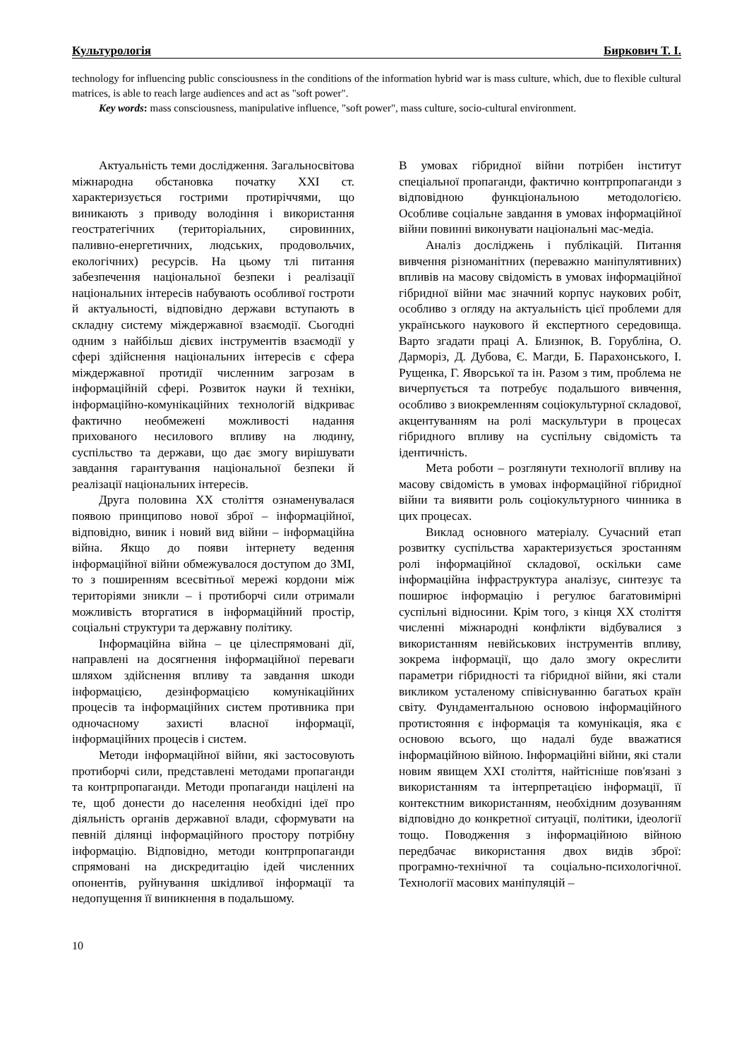Культурологія Биркович Т. І.
technology for influencing public consciousness in the conditions of the information hybrid war is mass culture, which, due to flexible cultural matrices, is able to reach large audiences and act as "soft power".
Key words: mass consciousness, manipulative influence, "soft power", mass culture, socio-cultural environment.
Актуальність теми дослідження. Загальносвітова міжнародна обстановка початку XXI ст. характеризується гострими протиріччями, що виникають з приводу володіння і використання геостратегічних (територіальних, сировинних, паливно-енергетичних, людських, продовольчих, екологічних) ресурсів. На цьому тлі питання забезпечення національної безпеки і реалізації національних інтересів набувають особливої гостроти й актуальності, відповідно держави вступають в складну систему міждержавної взаємодії. Сьогодні одним з найбільш дієвих інструментів взаємодії у сфері здійснення національних інтересів є сфера міждержавної протидії численним загрозам в інформаційній сфері. Розвиток науки й техніки, інформаційно-комунікаційних технологій відкриває фактично необмежені можливості надання прихованого несилового впливу на людину, суспільство та держави, що дає змогу вирішувати завдання гарантування національної безпеки й реалізації національних інтересів.
Друга половина XX століття ознаменувалася появою принципово нової зброї – інформаційної, відповідно, виник і новий вид війни – інформаційна війна. Якщо до появи інтернету ведення інформаційної війни обмежувалося доступом до ЗМІ, то з поширенням всесвітньої мережі кордони між територіями зникли – і протиборчі сили отримали можливість вторгатися в інформаційний простір, соціальні структури та державну політику.
Інформаційна війна – це цілеспрямовані дії, направлені на досягнення інформаційної переваги шляхом здійснення впливу та завдання шкоди інформацією, дезінформацією комунікаційних процесів та інформаційних систем противника при одночасному захисті власної інформації, інформаційних процесів і систем.
Методи інформаційної війни, які застосовують протиборчі сили, представлені методами пропаганди та контрпропаганди. Методи пропаганди націлені на те, щоб донести до населення необхідні ідеї про діяльність органів державної влади, сформувати на певній ділянці інформаційного простору потрібну інформацію. Відповідно, методи контрпропаганди спрямовані на дискредитацію ідей численних опонентів, руйнування шкідливої інформації та недопущення її виникнення в подальшому.
В умовах гібридної війни потрібен інститут спеціальної пропаганди, фактично контрпропаганди з відповідною функціональною методологією. Особливе соціальне завдання в умовах інформаційної війни повинні виконувати національні мас-медіа.
Аналіз досліджень і публікацій. Питання вивчення різноманітних (переважно маніпулятивних) впливів на масову свідомість в умовах інформаційної гібридної війни має значний корпус наукових робіт, особливо з огляду на актуальність цієї проблеми для українського наукового й експертного середовища. Варто згадати праці А. Близнюк, В. Горубліна, О. Дарморіз, Д. Дубова, Є. Магди, Б. Парахонського, І. Рущенка, Г. Яворської та ін. Разом з тим, проблема не вичерпується та потребує подальшого вивчення, особливо з виокремленням соціокультурної складової, акцентуванням на ролі маскультури в процесах гібридного впливу на суспільну свідомість та ідентичність.
Мета роботи – розглянути технології впливу на масову свідомість в умовах інформаційної гібридної війни та виявити роль соціокультурного чинника в цих процесах.
Виклад основного матеріалу. Сучасний етап розвитку суспільства характеризується зростанням ролі інформаційної складової, оскільки саме інформаційна інфраструктура аналізує, синтезує та поширює інформацію і регулює багатовимірні суспільні відносини. Крім того, з кінця XX століття численні міжнародні конфлікти відбувалися з використанням невійськових інструментів впливу, зокрема інформації, що дало змогу окреслити параметри гібридності та гібридної війни, які стали викликом усталеному співіснуванню багатьох країн світу. Фундаментальною основою інформаційного протистояння є інформація та комунікація, яка є основою всього, що надалі буде вважатися інформаційною війною. Інформаційні війни, які стали новим явищем XXI століття, найтісніше пов'язані з використанням та інтерпретацією інформації, її контекстним використанням, необхідним дозуванням відповідно до конкретної ситуації, політики, ідеології тощо. Поводження з інформаційною війною передбачає використання двох видів зброї: програмно-технічної та соціально-психологічної. Технології масових маніпуляцій –
10